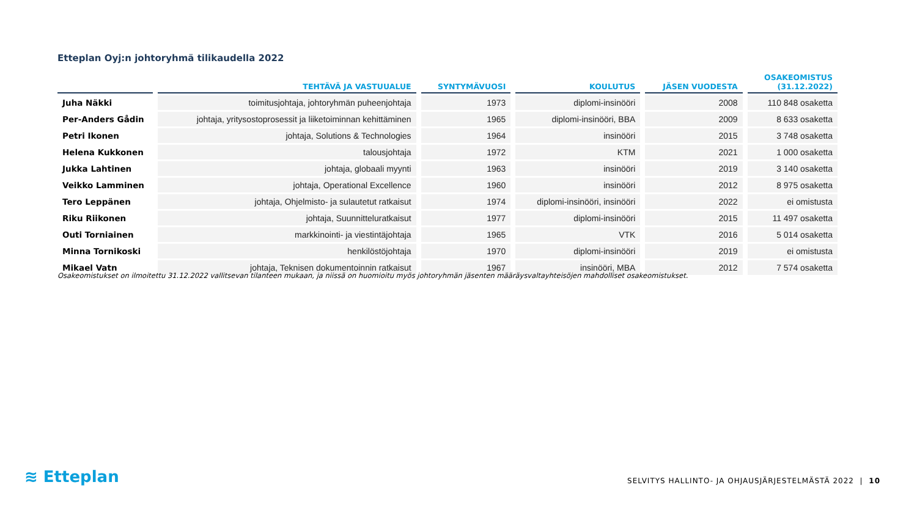Etteplan Oyj:n johtoryhmä tilikaudella 2022
| | TEHTÄVÄ JA VASTUUALUE | SYNTYMÄVUOSI | KOULUTUS | JÄSEN VUODESTA | OSAKEOMISTUS (31.12.2022) |
| --- | --- | --- | --- | --- | --- |
| Juha Näkki | toimitusjohtaja, johtoryhmän puheenjohtaja | 1973 | diplomi-insinööri | 2008 | 110 848 osaketta |
| Per-Anders Gådin | johtaja, yritysostoprosessit ja liiketoiminnan kehittäminen | 1965 | diplomi-insinööri, BBA | 2009 | 8 633 osaketta |
| Petri Ikonen | johtaja, Solutions & Technologies | 1964 | insinööri | 2015 | 3 748 osaketta |
| Helena Kukkonen | talousjohtaja | 1972 | KTM | 2021 | 1 000 osaketta |
| Jukka Lahtinen | johtaja, globaali myynti | 1963 | insinööri | 2019 | 3 140 osaketta |
| Veikko Lamminen | johtaja, Operational Excellence | 1960 | insinööri | 2012 | 8 975 osaketta |
| Tero Leppänen | johtaja, Ohjelmisto- ja sulautetut ratkaisut | 1974 | diplomi-insinööri, insinööri | 2022 | ei omistusta |
| Riku Riikonen | johtaja, Suunnitteluratkaisut | 1977 | diplomi-insinööri | 2015 | 11 497 osaketta |
| Outi Torniainen | markkinointi- ja viestintäjohtaja | 1965 | VTK | 2016 | 5 014 osaketta |
| Minna Tornikoski | henkilöstöjohtaja | 1970 | diplomi-insinööri | 2019 | ei omistusta |
| Mikael Vatn | johtaja, Teknisen dokumentoinnin ratkaisut | 1967 | insinööri, MBA | 2012 | 7 574 osaketta |
Osakeomistukset on ilmoitettu 31.12.2022 vallitsevan tilanteen mukaan, ja niissä on huomioitu myös johtoryhmän jäsenten määräysvaltayhteisöjen mahdolliset osakeomistukset.
≋ Etteplan
SELVITYS HALLINTO- JA OHJAUSJÄRJESTELMÄSTÄ 2022 | 10